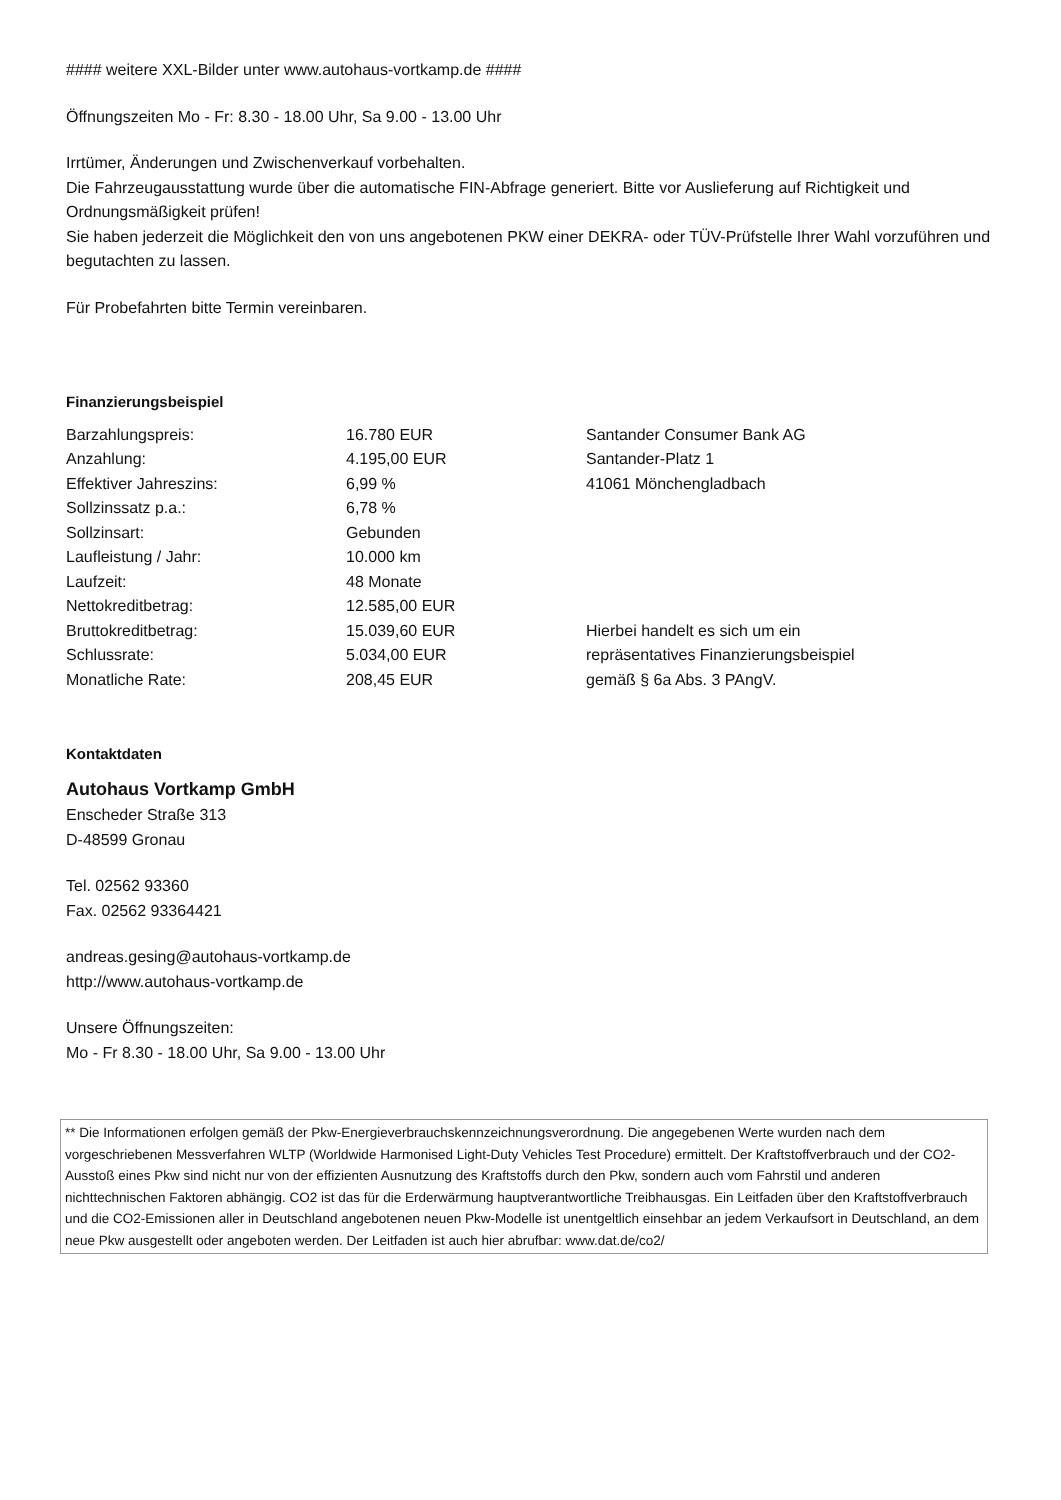#### weitere XXL-Bilder unter www.autohaus-vortkamp.de ####
Öffnungszeiten Mo - Fr: 8.30 - 18.00 Uhr, Sa 9.00 - 13.00 Uhr
Irrtümer, Änderungen und Zwischenverkauf vorbehalten.
Die Fahrzeugausstattung wurde über die automatische FIN-Abfrage generiert. Bitte vor Auslieferung auf Richtigkeit und Ordnungsmäßigkeit prüfen!
Sie haben jederzeit die Möglichkeit den von uns angebotenen PKW einer DEKRA- oder TÜV-Prüfstelle Ihrer Wahl vorzuführen und begutachten zu lassen.
Für Probefahrten bitte Termin vereinbaren.
Finanzierungsbeispiel
| Barzahlungspreis: | 16.780 EUR | Santander Consumer Bank AG Santander-Platz 1 41061 Mönchengladbach |
| Anzahlung: | 4.195,00 EUR | |
| Effektiver Jahreszins: | 6,99 % | |
| Sollzinssatz p.a.: | 6,78 % | |
| Sollzinsart: | Gebunden | |
| Laufleistung / Jahr: | 10.000 km | |
| Laufzeit: | 48 Monate | |
| Nettokreditbetrag: | 12.585,00 EUR | |
| Bruttokreditbetrag: | 15.039,60 EUR | Hierbei handelt es sich um ein repräsentatives Finanzierungsbeispiel gemäß § 6a Abs. 3 PAngV. |
| Schlussrate: | 5.034,00 EUR | |
| Monatliche Rate: | 208,45 EUR | |
Kontaktdaten
Autohaus Vortkamp GmbH
Enscheder Straße 313
D-48599 Gronau
Tel. 02562 93360
Fax. 02562 93364421
andreas.gesing@autohaus-vortkamp.de
http://www.autohaus-vortkamp.de
Unsere Öffnungszeiten:
Mo - Fr 8.30 - 18.00 Uhr, Sa 9.00 - 13.00 Uhr
** Die Informationen erfolgen gemäß der Pkw-Energieverbrauchskennzeichnungsverordnung. Die angegebenen Werte wurden nach dem vorgeschriebenen Messverfahren WLTP (Worldwide Harmonised Light-Duty Vehicles Test Procedure) ermittelt. Der Kraftstoffverbrauch und der CO2-Ausstoß eines Pkw sind nicht nur von der effizienten Ausnutzung des Kraftstoffs durch den Pkw, sondern auch vom Fahrstil und anderen nichttechnischen Faktoren abhängig. CO2 ist das für die Erderwärmung hauptverantwortliche Treibhausgas. Ein Leitfaden über den Kraftstoffverbrauch und die CO2-Emissionen aller in Deutschland angebotenen neuen Pkw-Modelle ist unentgeltlich einsehbar an jedem Verkaufsort in Deutschland, an dem neue Pkw ausgestellt oder angeboten werden. Der Leitfaden ist auch hier abrufbar: www.dat.de/co2/